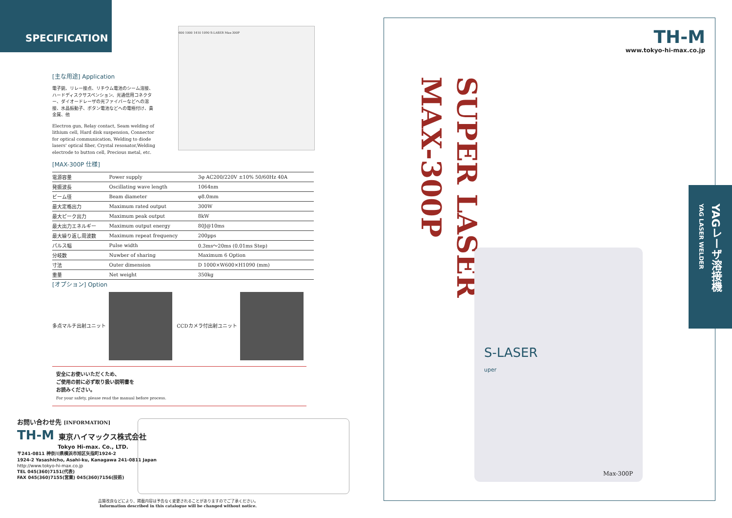SPECIFICATION
[主な用途] Application
電子銃、リレー接点、リチウム電池のシーム溶接、ハードディスクサスペンション、光通信用コネクター、ダイオードレーザの光ファイバーなどへの溶接、水晶振動子、ボタン電池などへの電極付け、貴金属、他
Electron gun, Relay contact, Seam welding of lithium cell, Hard disk suspension, Connector for optical communication, Welding to diode lasers' optical fiber, Crystal resonator,Welding electrode to button cell, Precious metal, etc.
600 1000 1410 1090 S-LASER Max-300P
[MAX-300P 仕様]
| 電源容量 | Power supply | 3φ AC200/220V ±10% 50/60Hz 40A |
| 発振波長 | Oscillating wave length | 1064nm |
| ビーム径 | Beam diameter | φ8.0mm |
| 最大定格出力 | Maximum rated output | 300W |
| 最大ピーク出力 | Maximum peak output | 8kW |
| 最大出力エネルギー | Maximum output energy | 80J@10ms |
| 最大繰り返し周波数 | Maximum repeat frequency | 200pps |
| パルス幅 | Pulse width | 0.3ms～20ms (0.01ms Step) |
| 分岐数 | Nuwber of sharing | Maximum 6 Option |
| 寸法 | Outer dimension | D 1000×W600×H1090 (mm) |
| 重量 | Net weight | 350kg |
[オプション] Option
多点マルチ出射ユニット CCDカメラ付出射ユニット
安全にお使いいただくため、
ご使用の前に必ず取り扱い説明書を
お読みください。
For your safety, please read the manual before process.
お問い合わせ先 [INFORMATION]
TH-M 東京ハイマックス株式会社
Tokyo Hi-max. Co., LTD.
〒241-0811 神奈川県横浜市旭区矢指町1924-2
1924-2 Yasashicho, Asahi-ku, Kanagawa 241-0811 Japan
http://www.tokyo-hi-max.co.jp
TEL 045(360)7151(代表)
FAX 045(360)7155(営業) 045(360)7156(技術)
品質改良などにより、掲載内容は予告なく変更されることがありますのでご了承ください。
Information described in this catalogue will be changed without notice.
TH-M
www.tokyo-hi-max.co.jp
SUPER LASER
MAX-300P
S-LASER
uper
Max-300P
YAGレーザ溶接機 YAG LASER WELDER